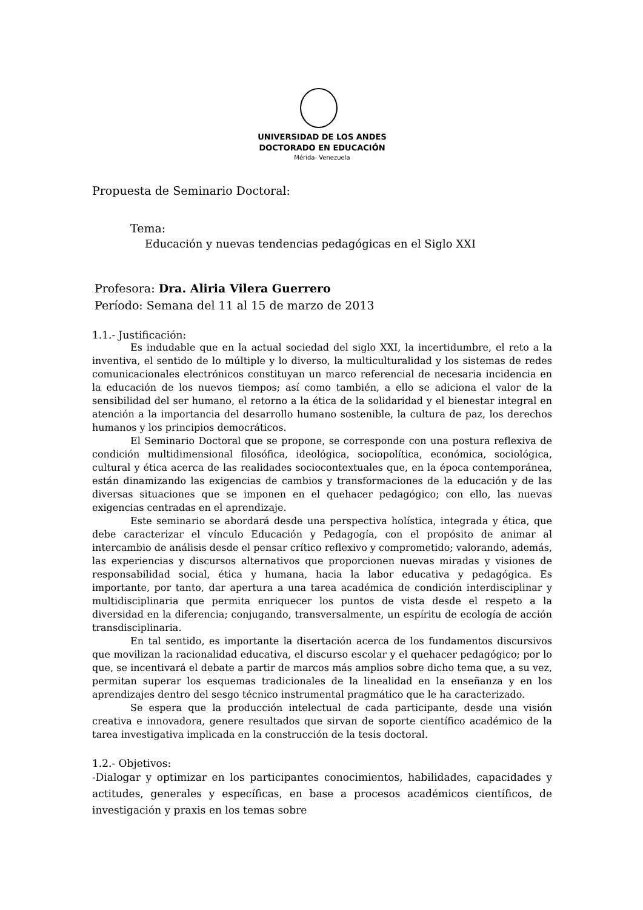UNIVERSIDAD DE LOS ANDES
DOCTORADO EN EDUCACIÓN
Mérida- Venezuela
Propuesta de Seminario Doctoral:
Tema:
Educación y nuevas tendencias pedagógicas en el Siglo XXI
Profesora: Dra. Aliria Vilera Guerrero
Período: Semana del 11 al 15 de marzo de 2013
1.1.- Justificación:
Es indudable que en la actual sociedad del siglo XXI, la incertidumbre, el reto a la inventiva, el sentido de lo múltiple y lo diverso, la multiculturalidad y los sistemas de redes comunicacionales electrónicos constituyan un marco referencial de necesaria incidencia en la educación de los nuevos tiempos; así como también, a ello se adiciona el valor de la sensibilidad del ser humano, el retorno a la ética de la solidaridad y el bienestar integral en atención a la importancia del desarrollo humano sostenible, la cultura de paz, los derechos humanos y los principios democráticos.
El Seminario Doctoral que se propone, se corresponde con una postura reflexiva de condición multidimensional filosófica, ideológica, sociopolítica, económica, sociológica, cultural y ética acerca de las realidades sociocontextuales que, en la época contemporánea, están dinamizando las exigencias de cambios y transformaciones de la educación y de las diversas situaciones que se imponen en el quehacer pedagógico; con ello, las nuevas exigencias centradas en el aprendizaje.
Este seminario se abordará desde una perspectiva holística, integrada y ética, que debe caracterizar el vínculo Educación y Pedagogía, con el propósito de animar al intercambio de análisis desde el pensar crítico reflexivo y comprometido; valorando, además, las experiencias y discursos alternativos que proporcionen nuevas miradas y visiones de responsabilidad social, ética y humana, hacia la labor educativa y pedagógica. Es importante, por tanto, dar apertura a una tarea académica de condición interdisciplinar y multidisciplinaria que permita enriquecer los puntos de vista desde el respeto a la diversidad en la diferencia; conjugando, transversalmente, un espíritu de ecología de acción transdisciplinaria.
En tal sentido, es importante la disertación acerca de los fundamentos discursivos que movilizan la racionalidad educativa, el discurso escolar y el quehacer pedagógico; por lo que, se incentivará el debate a partir de marcos más amplios sobre dicho tema que, a su vez, permitan superar los esquemas tradicionales de la linealidad en la enseñanza y en los aprendizajes dentro del sesgo técnico instrumental pragmático que le ha caracterizado.
Se espera que la producción intelectual de cada participante, desde una visión creativa e innovadora, genere resultados que sirvan de soporte científico académico de la tarea investigativa implicada en la construcción de la tesis doctoral.
1.2.- Objetivos:
-Dialogar y optimizar en los participantes conocimientos, habilidades, capacidades y actitudes, generales y específicas, en base a procesos académicos científicos, de investigación y praxis en los temas sobre